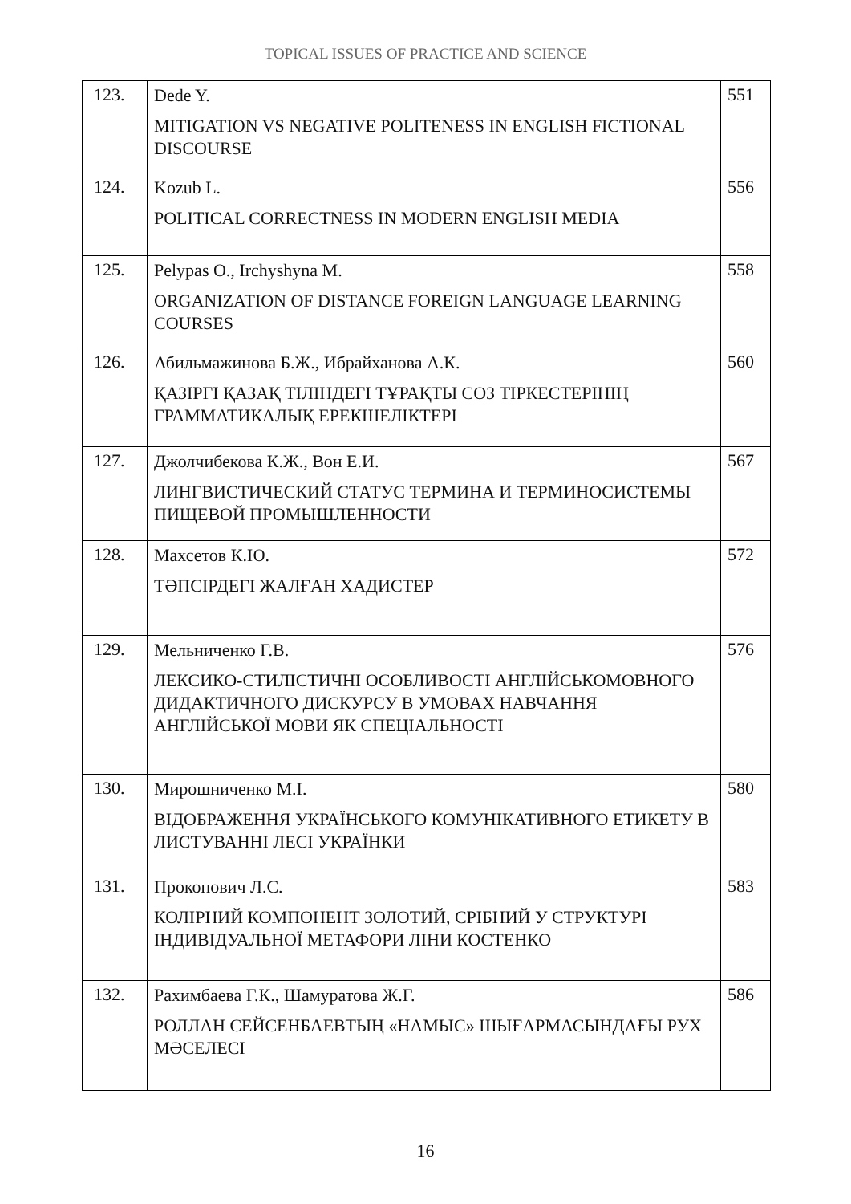TOPICAL ISSUES OF PRACTICE AND SCIENCE
| 123. | Dede Y. MITIGATION VS NEGATIVE POLITENESS IN ENGLISH FICTIONAL DISCOURSE | 551 |
| 124. | Kozub L. POLITICAL CORRECTNESS IN MODERN ENGLISH MEDIA | 556 |
| 125. | Pelypas O., Irchyshyna M. ORGANIZATION OF DISTANCE FOREIGN LANGUAGE LEARNING COURSES | 558 |
| 126. | Абильмажинова Б.Ж., Ибрайханова А.К. ҚАЗІРГІ ҚАЗАҚ ТІЛІНДЕГІ ТҰРАҚТЫ СӨЗ ТІРКЕСТЕРІНІҢ ГРАММАТИКАЛЫҚ ЕРЕКШЕЛІКТЕРІ | 560 |
| 127. | Джолчибекова К.Ж., Вон Е.И. ЛИНГВИСТИЧЕСКИЙ СТАТУС ТЕРМИНА И ТЕРМИНОСИСТЕМЫ ПИЩЕВОЙ ПРОМЫШЛЕННОСТИ | 567 |
| 128. | Махсетов К.Ю. ТӘПСІРДЕГІ ЖАЛҒАН ХАДИСТЕР | 572 |
| 129. | Мельниченко Г.В. ЛЕКСИКО-СТИЛІСТИЧНІ ОСОБЛИВОСТІ АНГЛІЙСЬКОМОВНОГО ДИДАКТИЧНОГО ДИСКУРСУ В УМОВАХ НАВЧАННЯ АНГЛІЙСЬКОЇ МОВИ ЯК СПЕЦІАЛЬНОСТІ | 576 |
| 130. | Мирошниченко М.І. ВІДОБРАЖЕННЯ УКРАЇНСЬКОГО КОМУНІКАТИВНОГО ЕТИКЕТУ В ЛИСТУВАННІ ЛЕСІ УКРАЇНКИ | 580 |
| 131. | Прокопович Л.С. КОЛІРНИЙ КОМПОНЕНТ ЗОЛОТИЙ, СРІБНИЙ У СТРУКТУРІ ІНДИВІДУАЛЬНОЇ МЕТАФОРИ ЛІНИ КОСТЕНКО | 583 |
| 132. | Рахимбаева Г.К., Шамуратова Ж.Г. РОЛЛАН СЕЙСЕНБАЕВТЫҢ «НАМЫС» ШЫҒАРМАСЫНДАҒЫ РУХ МӘСЕЛЕСІ | 586 |
16